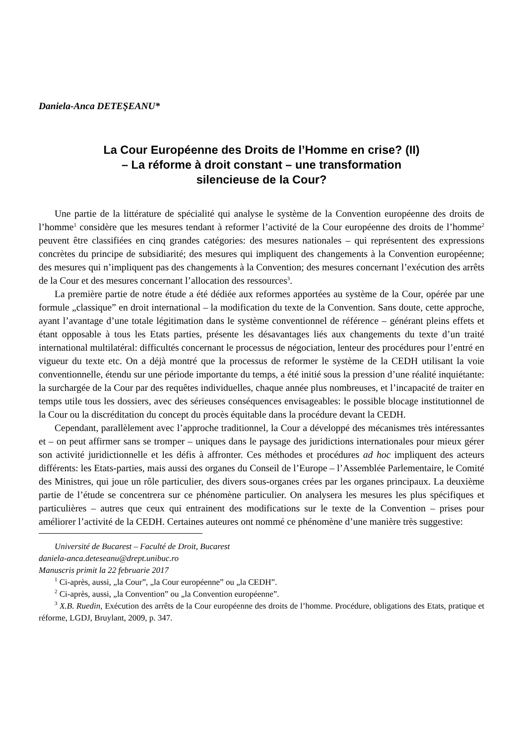Daniela-Anca DETEŞEANU*
La Cour Européenne des Droits de l’Homme en crise? (II)
– La réforme à droit constant – une transformation
silencieuse de la Cour?
Une partie de la littérature de spécialité qui analyse le système de la Convention européenne des droits de l’homme<sup>1</sup> considère que les mesures tendant à reformer l’activité de la Cour européenne des droits de l’homme<sup>2</sup> peuvent être classifiées en cinq grandes catégories: des mesures nationales – qui représentent des expressions concrètes du principe de subsidiarité; des mesures qui impliquent des changements à la Convention européenne; des mesures qui n’impliquent pas des changements à la Convention; des mesures concernant l’exécution des arrêts de la Cour et des mesures concernant l’allocation des ressources<sup>3</sup>.
La première partie de notre étude a été dédiée aux reformes apportées au système de la Cour, opérée par une formule „classique” en droit international – la modification du texte de la Convention. Sans doute, cette approche, ayant l’avantage d’une totale légitimation dans le système conventionnel de référence – générant pleins effets et étant opposable à tous les Etats parties, présente les désavantages liés aux changements du texte d’un traité international multilatéral: difficultés concernant le processus de négociation, lenteur des procédures pour l’entré en vigueur du texte etc. On a déjà montré que la processus de reformer le système de la CEDH utilisant la voie conventionnelle, étendu sur une période importante du temps, a été initié sous la pression d’une réalité inquiétante: la surchargée de la Cour par des requêtes individuelles, chaque année plus nombreuses, et l’incapacité de traiter en temps utile tous les dossiers, avec des sérieuses conséquences envisageables: le possible blocage institutionnel de la Cour ou la discréditation du concept du procès équitable dans la procédure devant la CEDH.
Cependant, parallèlement avec l’approche traditionnel, la Cour a développé des mécanismes très intéressantes et – on peut affirmer sans se tromper – uniques dans le paysage des juridictions internationales pour mieux gérer son activité juridictionnelle et les défis à affronter. Ces méthodes et procédures ad hoc impliquent des acteurs différents: les Etats-parties, mais aussi des organes du Conseil de l’Europe – l’Assemblée Parlementaire, le Comité des Ministres, qui joue un rôle particulier, des divers sous-organes crées par les organes principaux. La deuxième partie de l’étude se concentrera sur ce phénomène particulier. On analysera les mesures les plus spécifiques et particulières – autres que ceux qui entrainent des modifications sur le texte de la Convention – prises pour améliorer l’activité de la CEDH. Certaines auteures ont nommé ce phénomène d’une manière très suggestive:
Université de Bucarest – Faculté de Droit, Bucarest
daniela-anca.deteseanu@drept.unibuc.ro
Manuscris primit la 22 februarie 2017
<sup>1</sup> Ci-après, aussi, „la Cour”, „la Cour européenne” ou „la CEDH”.
<sup>2</sup> Ci-après, aussi, „la Convention” ou „la Convention européenne”.
<sup>3</sup> X.B. Ruedin, Exécution des arrêts de la Cour européenne des droits de l’homme. Procédure, obligations des Etats, pratique et réforme, LGDJ, Bruylant, 2009, p. 347.